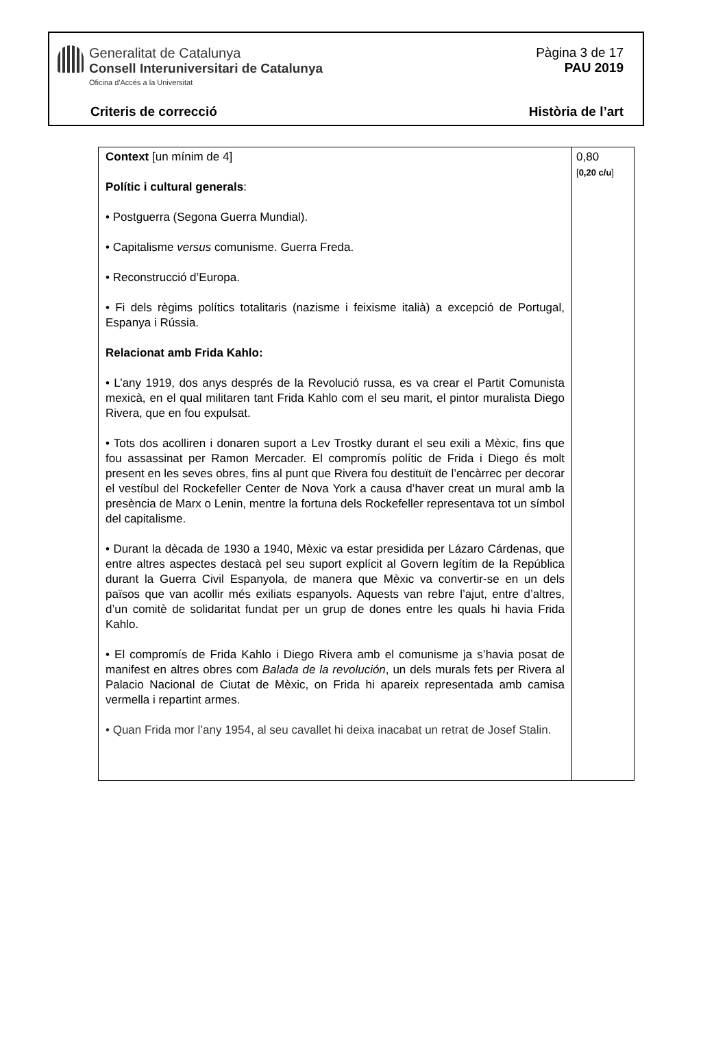Generalitat de Catalunya
Consell Interuniversitari de Catalunya
Oficina d'Accés a la Universitat
Pàgina 3 de 17
PAU 2019
Criteris de correcció Història de l’art
| Context [un mínim de 4] Polític i cultural generals : • Postguerra (Segona Guerra Mundial). • Capitalisme versus comunisme. Guerra Freda. • Reconstrucció d’Europa. • Fi dels règims polítics totalitaris (nazisme i feixisme italià) a excepció de Portugal, Espanya i Rússia. Relacionat amb Frida Kahlo: • L’any 1919, dos anys després de la Revolució russa, es va crear el Partit Comunista mexicà, en el qual militaren tant Frida Kahlo com el seu marit, el pintor muralista Diego Rivera, que en fou expulsat. • Tots dos acolliren i donaren suport a Lev Trostky durant el seu exili a Mèxic, fins que fou assassinat per Ramon Mercader. El compromís polític de Frida i Diego és molt present en les seves obres, fins al punt que Rivera fou destituït de l’encàrrec per decorar el vestíbul del Rockefeller Center de Nova York a causa d’haver creat un mural amb la presència de Marx o Lenin, mentre la fortuna dels Rockefeller representava tot un símbol del capitalisme. • Durant la dècada de 1930 a 1940, Mèxic va estar presidida per Lázaro Cárdenas, que entre altres aspectes destacà pel seu suport explícit al Govern legítim de la República durant la Guerra Civil Espanyola, de manera que Mèxic va convertir-se en un dels països que van acollir més exiliats espanyols. Aquests van rebre l’ajut, entre d’altres, d’un comitè de solidaritat fundat per un grup de dones entre les quals hi havia Frida Kahlo. • El compromís de Frida Kahlo i Diego Rivera amb el comunisme ja s’havia posat de manifest en altres obres com Balada de la revolución , un dels murals fets per Rivera al Palacio Nacional de Ciutat de Mèxic, on Frida hi apareix representada amb camisa vermella i repartint armes. • Quan Frida mor l’any 1954, al seu cavallet hi deixa inacabat un retrat de Josef Stalin. | 0,80 [ 0,20 c/u ] |